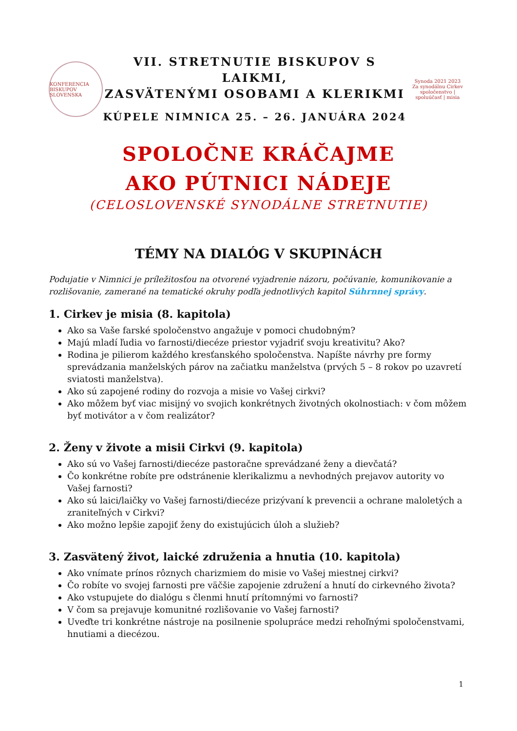KONFERENCIA BISKUPOV SLOVENSKA
VII. STRETNUTIE BISKUPOV S LAIKMI,
ZASVÄTENÝMI OSOBAMI A KLERIKMI
KÚPELE NIMNICA 25. – 26. JANUÁRA 2024
Synoda 2021 2023
Za synodálnu Cirkev
spoločenstvo | spoluúčasť | misia
SPOLOČNE KRÁČAJME
AKO PÚTNICI NÁDEJE
(CELOSLOVENSKÉ SYNODÁLNE STRETNUTIE)
TÉMY NA DIALÓG V SKUPINÁCH
Podujatie v Nimnici je príležitosťou na otvorené vyjadrenie názoru, počúvanie, komunikovanie a rozlišovanie, zamerané na tematické okruhy podľa jednotlivých kapitol Súhrnnej správy.
1. Cirkev je misia (8. kapitola)
Ako sa Vaše farské spoločenstvo angažuje v pomoci chudobným?
Majú mladí ľudia vo farnosti/diecéze priestor vyjadriť svoju kreativitu? Ako?
Rodina je pilierom každého kresťanského spoločenstva. Napíšte návrhy pre formy sprevádzania manželských párov na začiatku manželstva (prvých 5 – 8 rokov po uzavretí sviatosti manželstva).
Ako sú zapojené rodiny do rozvoja a misie vo Vašej cirkvi?
Ako môžem byť viac misijný vo svojich konkrétnych životných okolnostiach: v čom môžem byť motivátor a v čom realizátor?
2. Ženy v živote a misii Cirkvi (9. kapitola)
Ako sú vo Vašej farnosti/diecéze pastoračne sprevádzané ženy a dievčatá?
Čo konkrétne robíte pre odstránenie klerikalizmu a nevhodných prejavov autority vo Vašej farnosti?
Ako sú laici/laičky vo Vašej farnosti/diecéze prizývaní k prevencii a ochrane maloletých a zraniteľných v Cirkvi?
Ako možno lepšie zapojiť ženy do existujúcich úloh a služieb?
3. Zasvätený život, laické združenia a hnutia (10. kapitola)
Ako vnímate prínos rôznych charizmiem do misie vo Vašej miestnej cirkvi?
Čo robíte vo svojej farnosti pre väčšie zapojenie združení a hnutí do cirkevného života?
Ako vstupujete do dialógu s členmi hnutí prítomnými vo farnosti?
V čom sa prejavuje komunitné rozlišovanie vo Vašej farnosti?
Uveďte tri konkrétne nástroje na posilnenie spolupráce medzi rehoľnými spoločenstvami, hnutiami a diecézou.
1